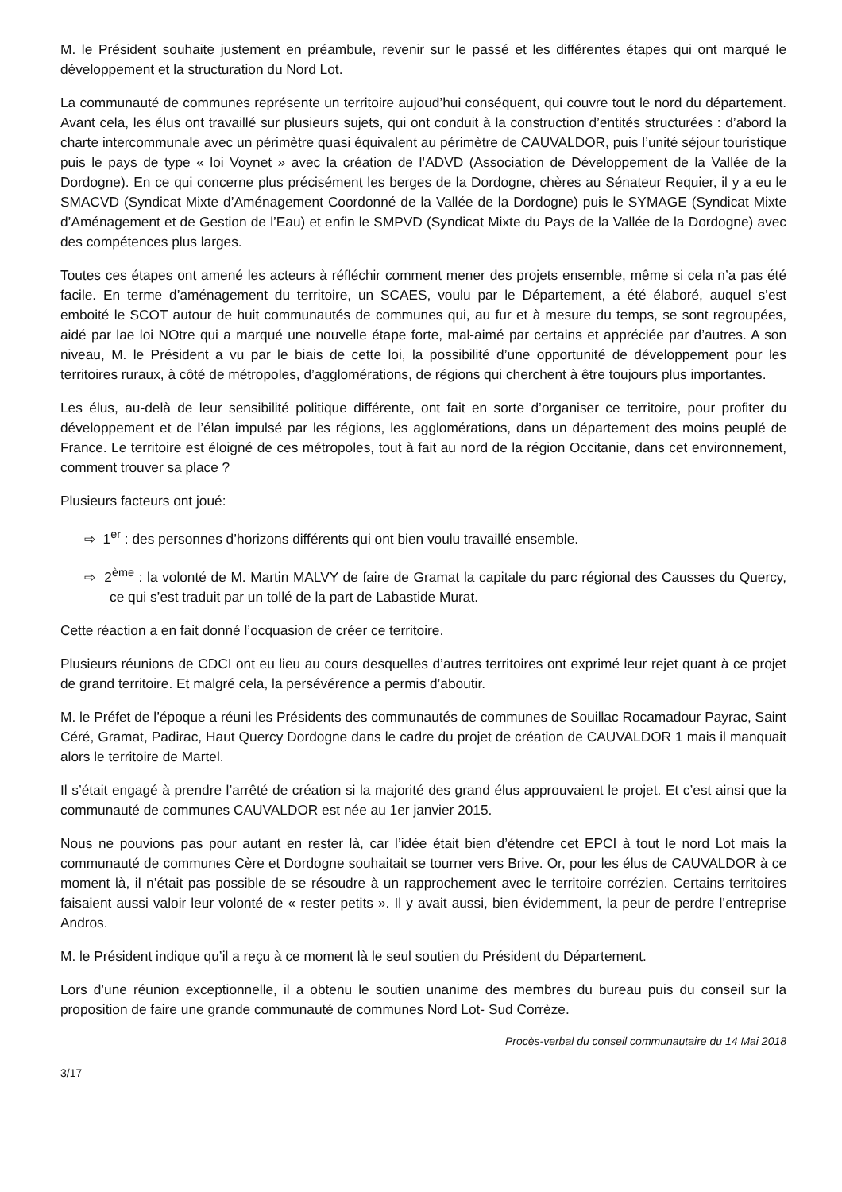M. le Président souhaite justement en préambule, revenir sur le passé et les différentes étapes qui ont marqué le développement et la structuration du Nord Lot.
La communauté de communes représente un territoire aujoud’hui conséquent, qui couvre tout le nord du département. Avant cela, les élus ont travaillé sur plusieurs sujets, qui ont conduit à la construction d’entités structurées : d’abord la charte intercommunale avec un périmètre quasi équivalent au périmètre de CAUVALDOR, puis l’unité séjour touristique puis le pays de type « loi Voynet » avec la création de l’ADVD (Association de Développement de la Vallée de la Dordogne). En ce qui concerne plus précisément les berges de la Dordogne, chères au Sénateur Requier, il y a eu le SMACVD (Syndicat Mixte d’Aménagement Coordonné de la Vallée de la Dordogne) puis le SYMAGE (Syndicat Mixte d’Aménagement et de Gestion de l’Eau) et enfin le SMPVD (Syndicat Mixte du Pays de la Vallée de la Dordogne) avec des compétences plus larges.
Toutes ces étapes ont amené les acteurs à réfléchir comment mener des projets ensemble, même si cela n’a pas été facile. En terme d’aménagement du territoire, un SCAES, voulu par le Département, a été élaboré, auquel s’est emboité le SCOT autour de huit communautés de communes qui, au fur et à mesure du temps, se sont regroupées, aidé par lae loi NOtre qui a marqué une nouvelle étape forte, mal-aimé par certains et appréciée par d’autres. A son niveau, M. le Président a vu par le biais de cette loi, la possibilité d’une opportunité de développement pour les territoires ruraux, à côté de métropoles, d’agglomérations, de régions qui cherchent à être toujours plus importantes.
Les élus, au-delà de leur sensibilité politique différente, ont fait en sorte d’organiser ce territoire, pour profiter du développement et de l’élan impulsé par les régions, les agglomérations, dans un département des moins peuplé de France. Le territoire est éloigné de ces métropoles, tout à fait au nord de la région Occitanie, dans cet environnement, comment trouver sa place ?
Plusieurs facteurs ont joué:
⇨ 1<sup>er</sup> : des personnes d’horizons différents qui ont bien voulu travaillé ensemble.
⇨ 2<sup>ème</sup> : la volonté de M. Martin MALVY de faire de Gramat la capitale du parc régional des Causses du Quercy, ce qui s’est traduit par un tollé de la part de Labastide Murat.
Cette réaction a en fait donné l’ocquasion de créer ce territoire.
Plusieurs réunions de CDCI ont eu lieu au cours desquelles d’autres territoires ont exprimé leur rejet quant à ce projet de grand territoire. Et malgré cela, la persévérence a permis d’aboutir.
M. le Préfet de l’époque a réuni les Présidents des communautés de communes de Souillac Rocamadour Payrac, Saint Céré, Gramat, Padirac, Haut Quercy Dordogne dans le cadre du projet de création de CAUVALDOR 1 mais il manquait alors le territoire de Martel.
Il s’était engagé à prendre l’arrêté de création si la majorité des grand élus approuvaient le projet. Et c’est ainsi que la communauté de communes CAUVALDOR est née au 1er janvier 2015.
Nous ne pouvions pas pour autant en rester là, car l’idée était bien d’étendre cet EPCI à tout le nord Lot mais la communauté de communes Cère et Dordogne souhaitait se tourner vers Brive. Or, pour les élus de CAUVALDOR à ce moment là, il n’était pas possible de se résoudre à un rapprochement avec le territoire corrézien. Certains territoires faisaient aussi valoir leur volonté de « rester petits ». Il y avait aussi, bien évidemment, la peur de perdre l’entreprise Andros.
M. le Président indique qu’il a reçu à ce moment là le seul soutien du Président du Département.
Lors d’une réunion exceptionnelle, il a obtenu le soutien unanime des membres du bureau puis du conseil sur la proposition de faire une grande communauté de communes Nord Lot- Sud Corrèze.
Procès-verbal du conseil communautaire du 14 Mai 2018
3/17